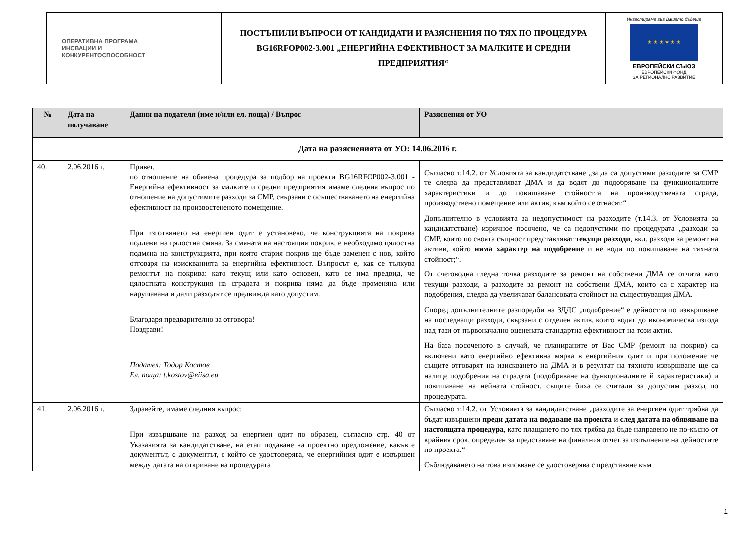| ОПЕРАТИВНА ПРОГРАМА ИНОВАЦИИ И КОНКУРЕНТОСПОСОБНОСТ | ПОСТЪПИЛИ ВЪПРОСИ ОТ КАНДИДАТИ И РАЗЯСНЕНИЯ ПО ТЯХ ПО ПРОЦЕДУРА BG16RFOP002-3.001 „ЕНЕРГИЙНА ЕФЕКТИВНОСТ ЗА МАЛКИТЕ И СРЕДНИ ПРЕДПРИЯТИЯ“ | Инвестираме във Вашето бъдеще ★ ★ ★ ★ ★ ★ ЕВРОПЕЙСКИ СЪЮЗ ЕВРОПЕЙСКИ ФОНД ЗА РЕГИОНАЛНО РАЗВИТИЕ |
| № | Дата на получаване | Данни на подателя (име и/или ел. поща) / Въпрос | Разяснения от УО |
| --- | --- | --- | --- |
| Дата на разясненията от УО: 14.06.2016 г. | | | |
| 40. | 2.06.2016 г. | Привет, по отношение на обявена процедура за подбор на проекти BG16RFOP002-3.001 - Енергийна ефективност за малките и средни предприятия имаме следния въпрос по отношение на допустимите разходи за СМР, свързани с осъществяването на енергийна ефективност на произвостененото помещение. При изготвянето на енергиен одит е установено, че конструкцията на покрива подлежи на цялостна смяна. За смяната на настоящия покрив, е необходимо цялостна подмяна на конструкцията, при която стария покрив ще бъде заменен с нов, който отговаря на изискванията за енергийна ефективност. Въпросът е, как се тълкува ремонтът на покрива: като текущ или като основен, като се има предвид, че цялостната конструкция на сградата и покрива няма да бъде променяна или нарушавана и дали разходът се предвижда като допустим. Благодаря предварително за отговора! Поздрави! Подател: Тодор Костов Ел. поща: t.kostov@eiisa.eu | Съгласно т.14.2. от Условията за кандидатстване „за да са допустими разходите за СМР те следва да представляват ДМА и да водят до подобряване на функционалните характеристики и до повишаване стойността на производствената сграда, производствено помещение или актив, към който се отнасят.“ Допълнително в условията за недопустимост на разходите (т.14.3. от Условията за кандидатстване) изричное посочено, че са недопустими по процедурата „разходи за СМР, които по своята същност представляват текущи разходи , вкл. разходи за ремонт на активи, който няма характер на подобрение и не води по повишаване на тяхната стойност;“. От счетоводна гледна точка разходите за ремонт на собствени ДМА се отчита като текущи разходи, а разходите за ремонт на собствени ДМА, които са с характер на подобрения, следва да увеличават балансовата стойност на съществуващия ДМА. Според допълнителните разпоредби на ЗДДС „подобрение“ е дейността по извършване на последващи разходи, свързани с отделен актив, които водят до икономическа изгода над тази от първоначално оценената стандартна ефективност на този актив. На база посоченото в случай, че планираните от Вас СМР (ремонт на покрив) са включени като енергийно ефективна мярка в енергийния одит и при положение че същите отговарят на изискването на ДМА и в резултат на тяхното извършване ще са налице подобрения на сградата (подобряване на функционалните й характеристики) и повишаване на нейната стойност, същите биха се считали за допустим разход по процедурата. |
| 41. | 2.06.2016 г. | Здравейте, имаме следния въпрос: При извършване на разход за енергиен одит по образец, съгласно стр. 40 от Указанията за кандидатстване, на етап подаване на проектно предложение, какъв е документът, с документът, с който се удостоверява, че енергийния одит е извършен между датата на откриване на процедурата | Съгласно т.14.2. от Условията за кандидатстване „разходите за енергиен одит трябва да бъдат извършени преди датата на подаване на проекта и след датата на обявяване на настоящата процедура , като плащането по тях трябва да бъде направено не по-късно от крайния срок, определен за представяне на финалния отчет за изпълнение на дейностите по проекта.“ Съблюдаването на това изискване се удостоверява с представяне към |
1